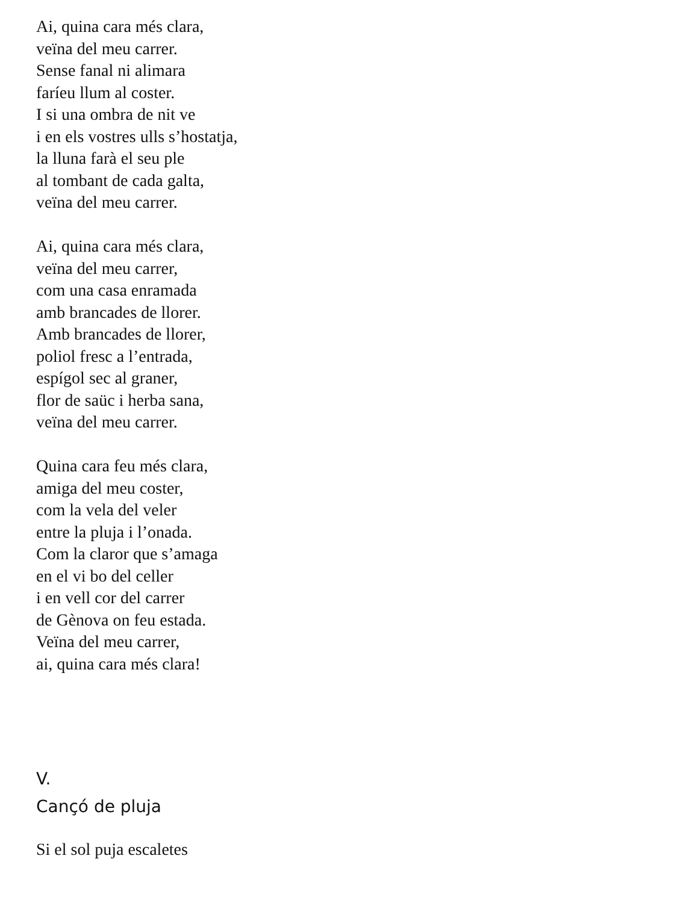Ai, quina cara més clara,
veïna del meu carrer.
Sense fanal ni alimara
faríeu llum al coster.
I si una ombra de nit ve
i en els vostres ulls s’hostatja,
la lluna farà el seu ple
al tombant de cada galta,
veïna del meu carrer.
Ai, quina cara més clara,
veïna del meu carrer,
com una casa enramada
amb brancades de llorer.
Amb brancades de llorer,
poliol fresc a l’entrada,
espígol sec al graner,
flor de saüc i herba sana,
veïna del meu carrer.
Quina cara feu més clara,
amiga del meu coster,
com la vela del veler
entre la pluja i l’onada.
Com la claror que s’amaga
en el vi bo del celler
i en vell cor del carrer
de Gènova on feu estada.
Veïna del meu carrer,
ai, quina cara més clara!
V.
Cançó de pluja
Si el sol puja escaletes